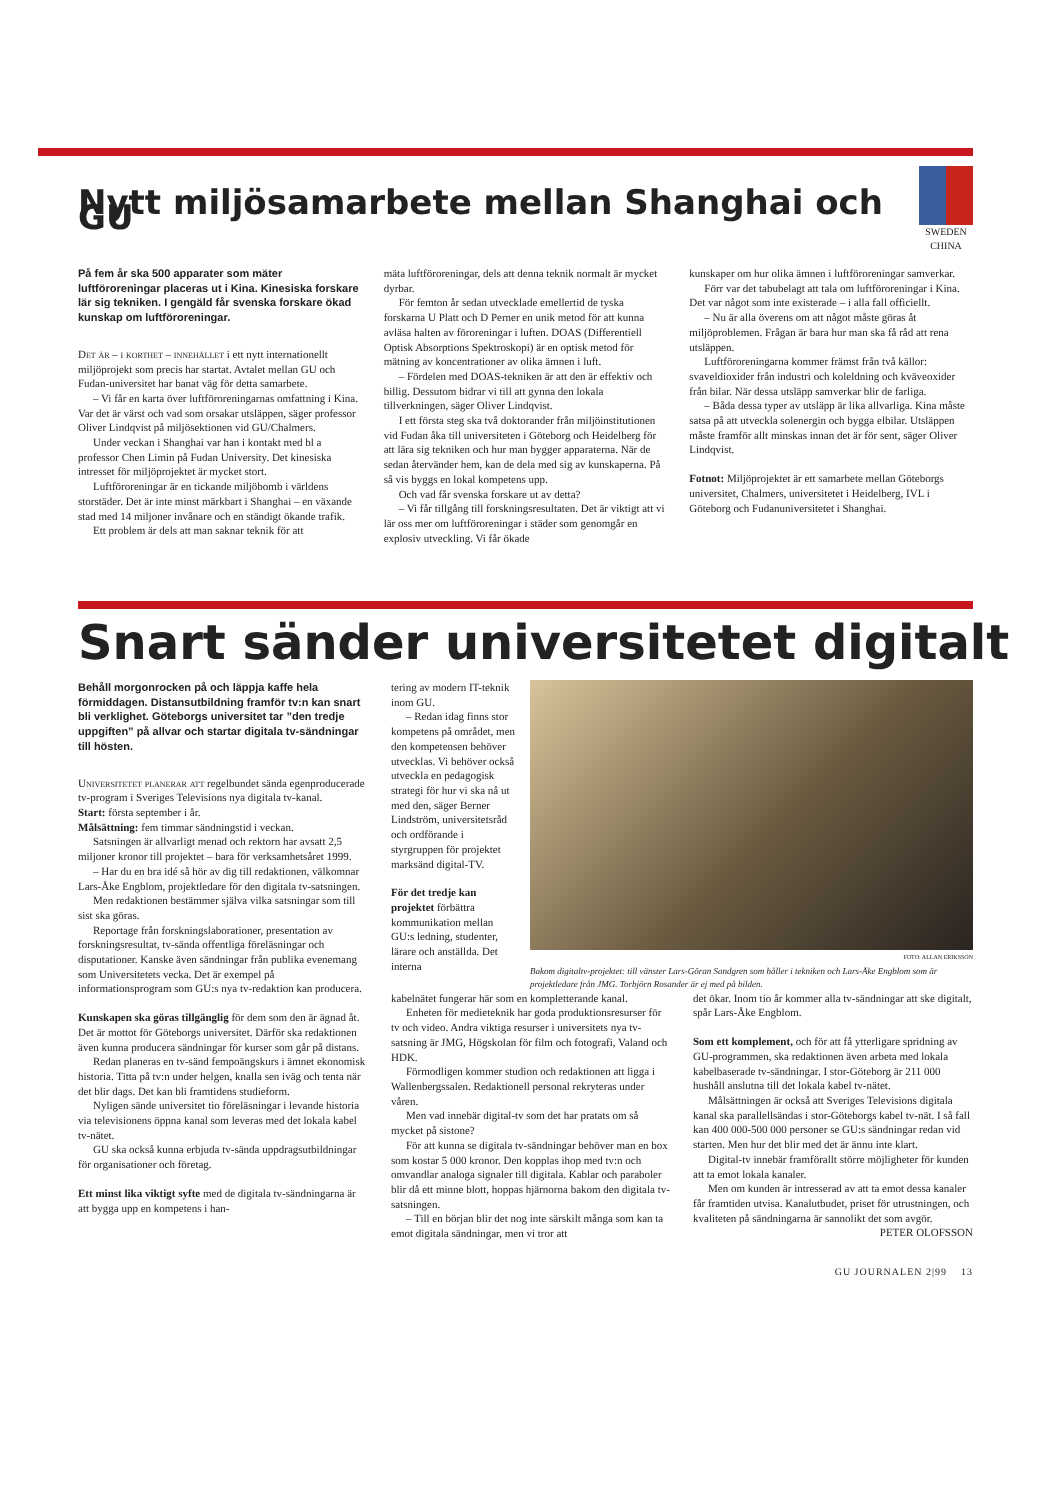Nytt miljösamarbete mellan Shanghai och GU
SWEDEN CHINA
På fem år ska 500 apparater som mäter luftföroreningar placeras ut i Kina. Kinesiska forskare lär sig tekniken. I gengäld får svenska forskare ökad kunskap om luftföroreningar.
Det är – i korthet – innehållet i ett nytt internationellt miljöprojekt som precis har startat. Avtalet mellan GU och Fudan-universitet har banat väg för detta samarbete.
– Vi får en karta över luftföroreningarnas omfattning i Kina. Var det är värst och vad som orsakar utsläppen, säger professor Oliver Lindqvist på miljösektionen vid GU/Chalmers.
Under veckan i Shanghai var han i kontakt med bl a professor Chen Limin på Fudan University. Det kinesiska intresset för miljöprojektet är mycket stort.
Luftföroreningar är en tickande miljöbomb i världens storstäder. Det är inte minst märkbart i Shanghai – en växande stad med 14 miljoner invånare och en ständigt ökande trafik.
Ett problem är dels att man saknar teknik för att
mäta luftföroreningar, dels att denna teknik normalt är mycket dyrbar.
För femton år sedan utvecklade emellertid de tyska forskarna U Platt och D Perner en unik metod för att kunna avläsa halten av föroreningar i luften. DOAS (Differentiell Optisk Absorptions Spektroskopi) är en optisk metod för mätning av koncentrationer av olika ämnen i luft.
– Fördelen med DOAS-tekniken är att den är effektiv och billig. Dessutom bidrar vi till att gynna den lokala tillverkningen, säger Oliver Lindqvist.
I ett första steg ska två doktorander från miljöinstitutionen vid Fudan åka till universiteten i Göteborg och Heidelberg för att lära sig tekniken och hur man bygger apparaterna. När de sedan återvänder hem, kan de dela med sig av kunskaperna. På så vis byggs en lokal kompetens upp.
Och vad får svenska forskare ut av detta?
– Vi får tillgång till forskningsresultaten. Det är viktigt att vi lär oss mer om luftföroreningar i städer som genomgår en explosiv utveckling. Vi får ökade
kunskaper om hur olika ämnen i luftföroreningar samverkar.
Förr var det tabubelagt att tala om luftföroreningar i Kina. Det var något som inte existerade – i alla fall officiellt.
– Nu är alla överens om att något måste göras åt miljöproblemen. Frågan är bara hur man ska få råd att rena utsläppen.
Luftföroreningarna kommer främst från två källor: svaveldioxider från industri och koleldning och kväveoxider från bilar. När dessa utsläpp samverkar blir de farliga.
– Båda dessa typer av utsläpp är lika allvarliga. Kina måste satsa på att utveckla solenergin och bygga elbilar. Utsläppen måste framför allt minskas innan det är för sent, säger Oliver Lindqvist.
Fotnot: Miljöprojektet är ett samarbete mellan Göteborgs universitet, Chalmers, universitetet i Heidelberg, IVL i Göteborg och Fudanuniversitetet i Shanghai.
Snart sänder universitetet digitalt
Behåll morgonrocken på och läppja kaffe hela förmiddagen. Distansutbildning framför tv:n kan snart bli verklighet. Göteborgs universitet tar ”den tredje uppgiften” på allvar och startar digitala tv-sändningar till hösten.
Universitetet planerar att regelbundet sända egenproducerade tv-program i Sveriges Televisions nya digitala tv-kanal.
Start: första september i år.
Målsättning: fem timmar sändningstid i veckan.
Satsningen är allvarligt menad och rektorn har avsatt 2,5 miljoner kronor till projektet – bara för verksamhetsåret 1999.
– Har du en bra idé så hör av dig till redaktionen, välkomnar Lars-Åke Engblom, projektledare för den digitala tv-satsningen.
Men redaktionen bestämmer själva vilka satsningar som till sist ska göras.
Reportage från forskningslaborationer, presentation av forskningsresultat, tv-sända offentliga föreläsningar och disputationer. Kanske även sändningar från publika evenemang som Universitetets vecka. Det är exempel på informationsprogram som GU:s nya tv-redaktion kan producera.
Kunskapen ska göras tillgänglig för dem som den är ägnad åt. Det är mottot för Göteborgs universitet. Därför ska redaktionen även kunna producera sändningar för kurser som går på distans.
Redan planeras en tv-sänd fempoängskurs i ämnet ekonomisk historia. Titta på tv:n under helgen, knalla sen iväg och tenta när det blir dags. Det kan bli framtidens studieform.
Nyligen sände universitet tio föreläsningar i levande historia via televisionens öppna kanal som leveras med det lokala kabel tv-nätet.
GU ska också kunna erbjuda tv-sända uppdragsutbildningar för organisationer och företag.
Ett minst lika viktigt syfte med de digitala tv-sändningarna är att bygga upp en kompetens i han-
tering av modern IT-teknik inom GU.
– Redan idag finns stor kompetens på området, men den kompetensen behöver utvecklas. Vi behöver också utveckla en pedagogisk strategi för hur vi ska nå ut med den, säger Berner Lindström, universitetsråd och ordförande i styrgruppen för projektet marksänd digital-TV.
För det tredje kan projektet förbättra kommunikation mellan GU:s ledning, studenter, lärare och anställda. Det interna
FOTO: ALLAN ERIKSSON
Bakom digitaltv-projektet: till vänster Lars-Göran Sandgren som håller i tekniken och Lars-Åke Engblom som är projektledare från JMG. Torbjörn Rosander är ej med på bilden.
kabelnätet fungerar här som en kompletterande kanal.
Enheten för medieteknik har goda produktionsresurser för tv och video. Andra viktiga resurser i universitets nya tv-satsning är JMG, Högskolan för film och fotografi, Valand och HDK.
Förmodligen kommer studion och redaktionen att ligga i Wallenbergssalen. Redaktionell personal rekryteras under våren.
Men vad innebär digital-tv som det har pratats om så mycket på sistone?
För att kunna se digitala tv-sändningar behöver man en box som kostar 5 000 kronor. Den kopplas ihop med tv:n och omvandlar analoga signaler till digitala. Kablar och paraboler blir då ett minne blott, hoppas hjärnorna bakom den digitala tv-satsningen.
– Till en början blir det nog inte särskilt många som kan ta emot digitala sändningar, men vi tror att
det ökar. Inom tio år kommer alla tv-sändningar att ske digitalt, spår Lars-Åke Engblom.
Som ett komplement, och för att få ytterligare spridning av GU-programmen, ska redaktionen även arbeta med lokala kabelbaserade tv-sändningar. I stor-Göteborg är 211 000 hushåll anslutna till det lokala kabel tv-nätet.
Målsättningen är också att Sveriges Televisions digitala kanal ska parallellsändas i stor-Göteborgs kabel tv-nät. I så fall kan 400 000-500 000 personer se GU:s sändningar redan vid starten. Men hur det blir med det är ännu inte klart.
Digital-tv innebär framförallt större möjligheter för kunden att ta emot lokala kanaler.
Men om kunden är intresserad av att ta emot dessa kanaler får framtiden utvisa. Kanalutbudet, priset för utrustningen, och kvaliteten på sändningarna är sannolikt det som avgör.
PETER OLOFSSON
GU JOURNALEN 2|99 13